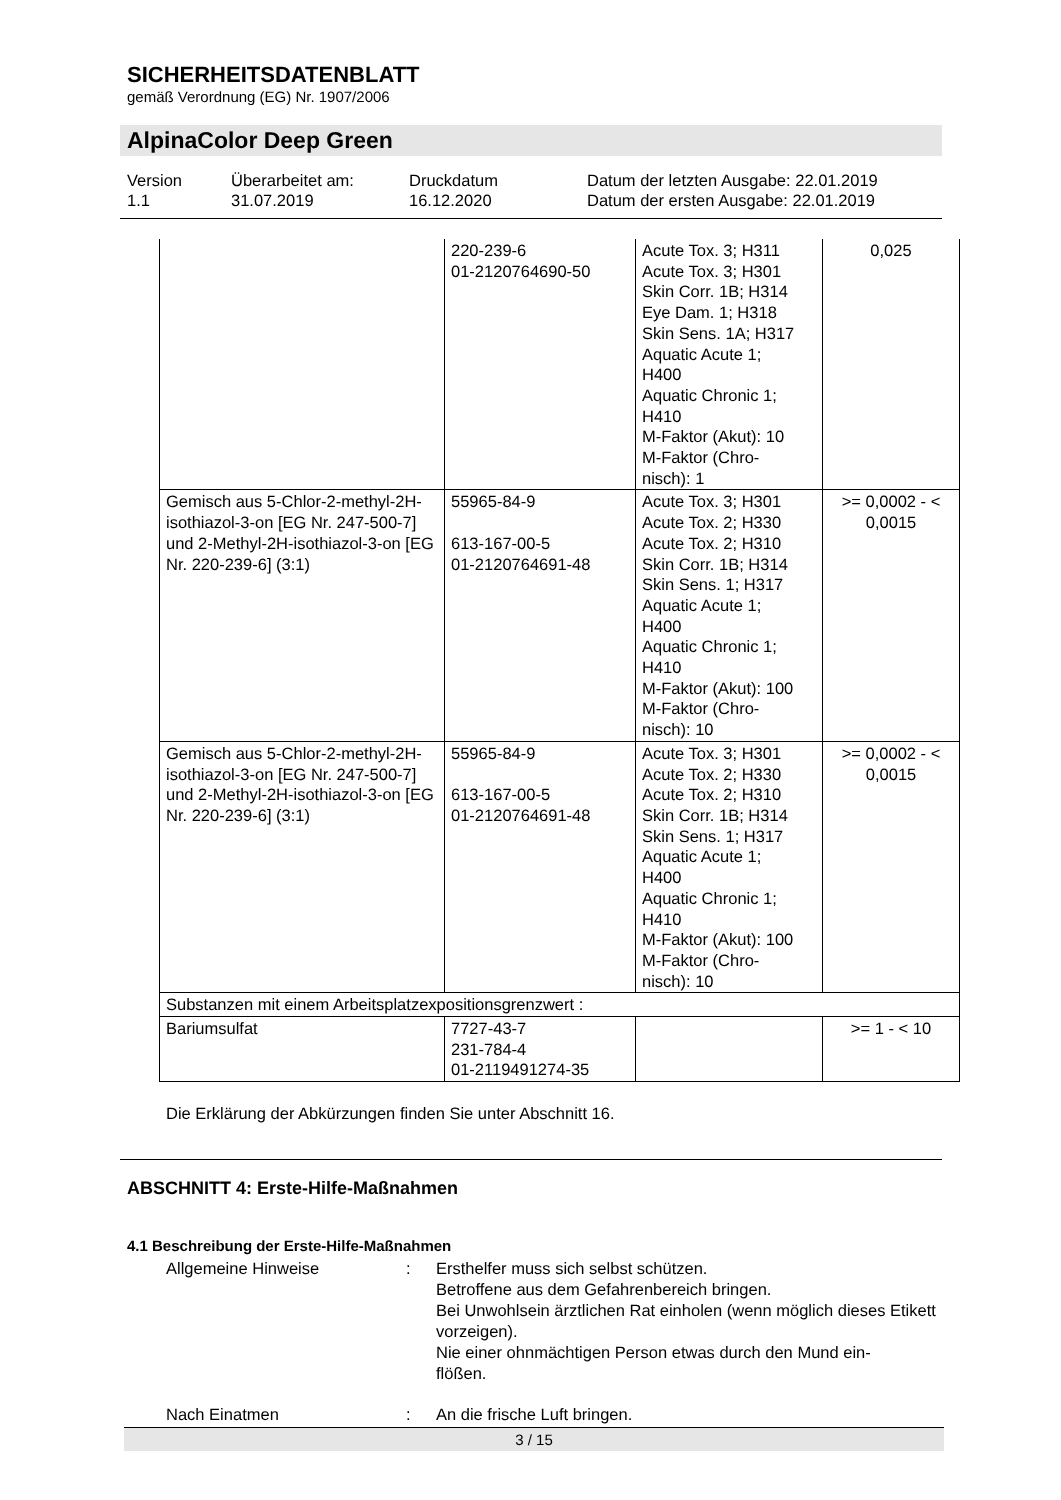SICHERHEITSDATENBLATT
gemäß Verordnung (EG) Nr. 1907/2006
AlpinaColor Deep Green
Version
1.1
Überarbeitet am:
31.07.2019
Druckdatum
16.12.2020
Datum der letzten Ausgabe: 22.01.2019
Datum der ersten Ausgabe: 22.01.2019
| | 220-239-6 01-2120764690-50 | Acute Tox. 3; H311 Acute Tox. 3; H301 Skin Corr. 1B; H314 Eye Dam. 1; H318 Skin Sens. 1A; H317 Aquatic Acute 1; H400 Aquatic Chronic 1; H410 M-Faktor (Akut): 10 M-Faktor (Chro- nisch): 1 | 0,025 |
| Gemisch aus 5-Chlor-2-methyl-2H-isothiazol-3-on [EG Nr. 247-500-7] und 2-Methyl-2H-isothiazol-3-on [EG Nr. 220-239-6] (3:1) | 55965-84-9 613-167-00-5 01-2120764691-48 | Acute Tox. 3; H301 Acute Tox. 2; H330 Acute Tox. 2; H310 Skin Corr. 1B; H314 Skin Sens. 1; H317 Aquatic Acute 1; H400 Aquatic Chronic 1; H410 M-Faktor (Akut): 100 M-Faktor (Chro- nisch): 10 | >= 0,0002 - < 0,0015 |
| Gemisch aus 5-Chlor-2-methyl-2H-isothiazol-3-on [EG Nr. 247-500-7] und 2-Methyl-2H-isothiazol-3-on [EG Nr. 220-239-6] (3:1) | 55965-84-9 613-167-00-5 01-2120764691-48 | Acute Tox. 3; H301 Acute Tox. 2; H330 Acute Tox. 2; H310 Skin Corr. 1B; H314 Skin Sens. 1; H317 Aquatic Acute 1; H400 Aquatic Chronic 1; H410 M-Faktor (Akut): 100 M-Faktor (Chro- nisch): 10 | >= 0,0002 - < 0,0015 |
| Substanzen mit einem Arbeitsplatzexpositionsgrenzwert : | | | |
| Bariumsulfat | 7727-43-7 231-784-4 01-2119491274-35 | | >= 1 - < 10 |
Die Erklärung der Abkürzungen finden Sie unter Abschnitt 16.
ABSCHNITT 4: Erste-Hilfe-Maßnahmen
4.1 Beschreibung der Erste-Hilfe-Maßnahmen
Allgemeine Hinweise : Ersthelfer muss sich selbst schützen.
Betroffene aus dem Gefahrenbereich bringen.
Bei Unwohlsein ärztlichen Rat einholen (wenn möglich dieses Etikett vorzeigen).
Nie einer ohnmächtigen Person etwas durch den Mund ein-
flößen.
Nach Einatmen : An die frische Luft bringen.
3 / 15